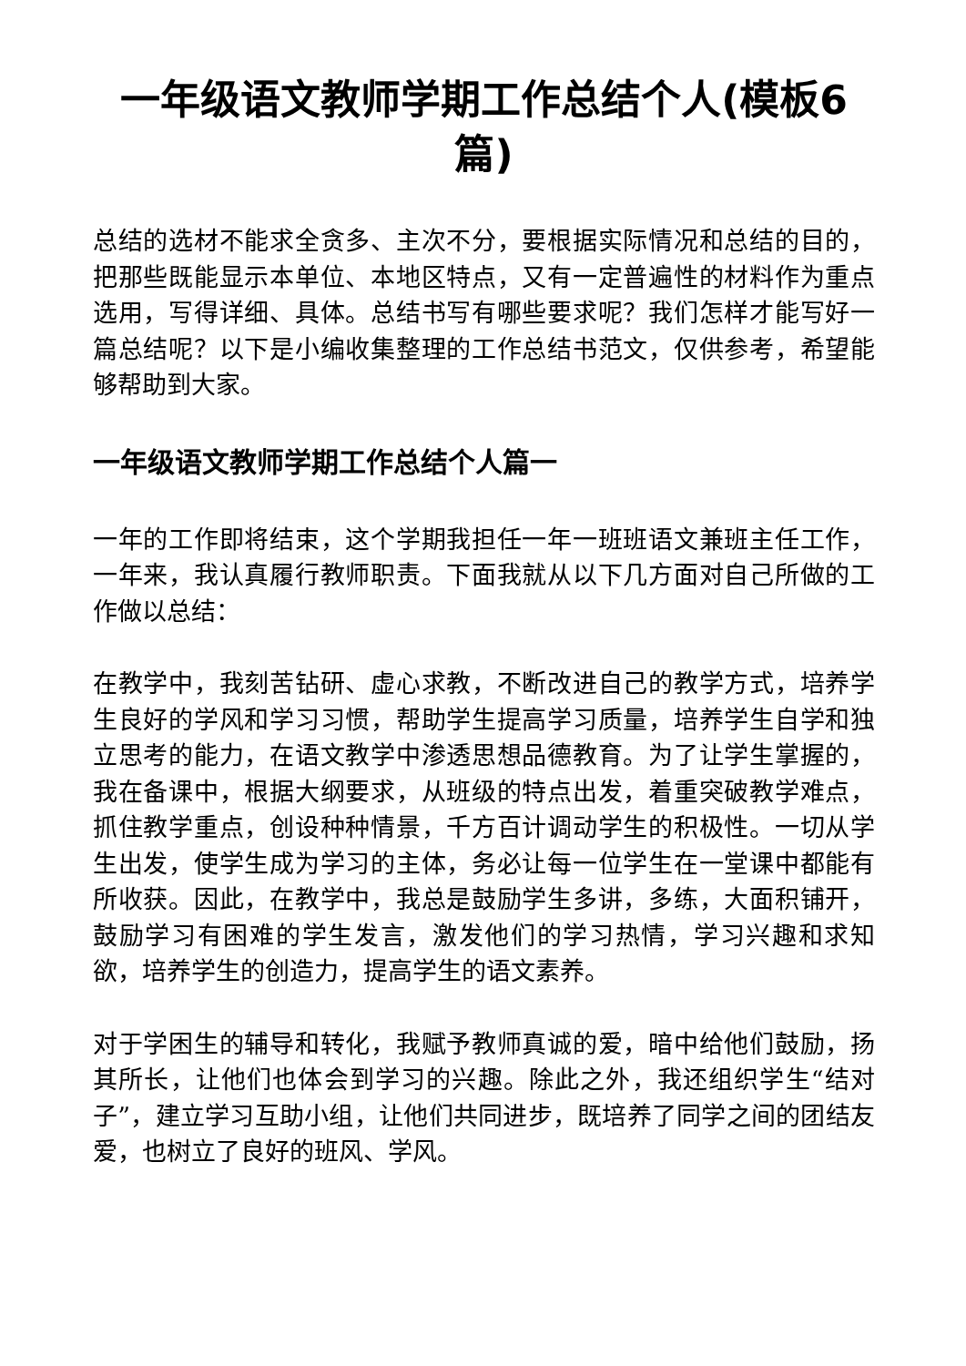一年级语文教师学期工作总结个人(模板6篇)
总结的选材不能求全贪多、主次不分，要根据实际情况和总结的目的，把那些既能显示本单位、本地区特点，又有一定普遍性的材料作为重点选用，写得详细、具体。总结书写有哪些要求呢？我们怎样才能写好一篇总结呢？以下是小编收集整理的工作总结书范文，仅供参考，希望能够帮助到大家。
一年级语文教师学期工作总结个人篇一
一年的工作即将结束，这个学期我担任一年一班班语文兼班主任工作，一年来，我认真履行教师职责。下面我就从以下几方面对自己所做的工作做以总结：
在教学中，我刻苦钻研、虚心求教，不断改进自己的教学方式，培养学生良好的学风和学习习惯，帮助学生提高学习质量，培养学生自学和独立思考的能力，在语文教学中渗透思想品德教育。为了让学生掌握的，我在备课中，根据大纲要求，从班级的特点出发，着重突破教学难点，抓住教学重点，创设种种情景，千方百计调动学生的积极性。一切从学生出发，使学生成为学习的主体，务必让每一位学生在一堂课中都能有所收获。因此，在教学中，我总是鼓励学生多讲，多练，大面积铺开，鼓励学习有困难的学生发言，激发他们的学习热情，学习兴趣和求知欲，培养学生的创造力，提高学生的语文素养。
对于学困生的辅导和转化，我赋予教师真诚的爱，暗中给他们鼓励，扬其所长，让他们也体会到学习的兴趣。除此之外，我还组织学生“结对子”，建立学习互助小组，让他们共同进步，既培养了同学之间的团结友爱，也树立了良好的班风、学风。